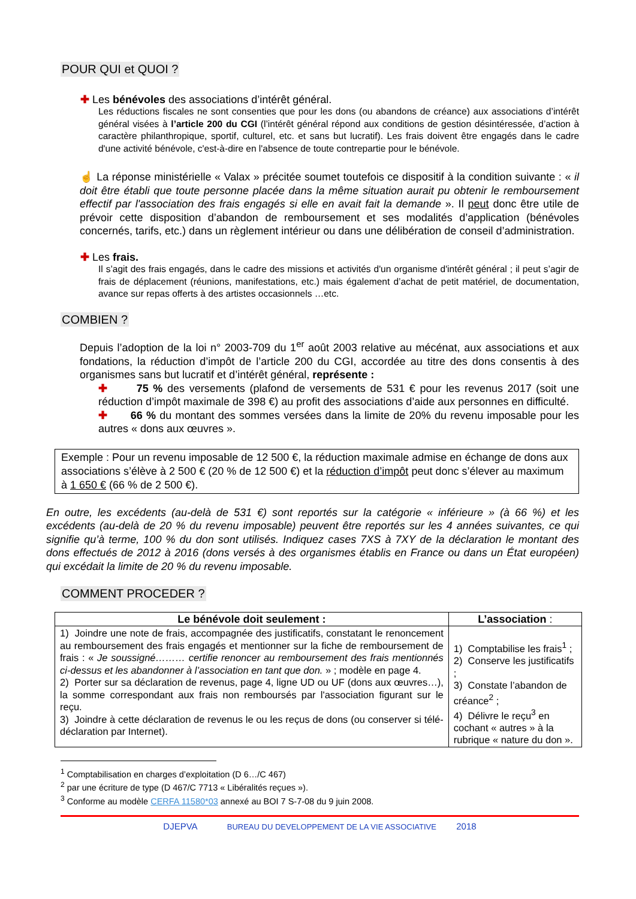POUR QUI et QUOI ?
✚ Les bénévoles des associations d’intérêt général.
Les réductions fiscales ne sont consenties que pour les dons (ou abandons de créance) aux associations d’intérêt général visées à l’article 200 du CGI (l’intérêt général répond aux conditions de gestion désintéressée, d’action à caractère philanthropique, sportif, culturel, etc. et sans but lucratif). Les frais doivent être engagés dans le cadre d'une activité bénévole, c'est-à-dire en l'absence de toute contrepartie pour le bénévole.
☝ La réponse ministérielle « Valax » précitée soumet toutefois ce dispositif à la condition suivante : « il doit être établi que toute personne placée dans la même situation aurait pu obtenir le remboursement effectif par l'association des frais engagés si elle en avait fait la demande ». Il peut donc être utile de prévoir cette disposition d’abandon de remboursement et ses modalités d’application (bénévoles concernés, tarifs, etc.) dans un règlement intérieur ou dans une délibération de conseil d’administration.
✚ Les frais.
Il s’agit des frais engagés, dans le cadre des missions et activités d'un organisme d'intérêt général ; il peut s’agir de frais de déplacement (réunions, manifestations, etc.) mais également d’achat de petit matériel, de documentation, avance sur repas offerts à des artistes occasionnels …etc.
COMBIEN ?
Depuis l’adoption de la loi n° 2003-709 du 1<sup>er</sup> août 2003 relative au mécénat, aux associations et aux fondations, la réduction d’impôt de l’article 200 du CGI, accordée au titre des dons consentis à des organismes sans but lucratif et d’intérêt général, représente :
✚ 75 % des versements (plafond de versements de 531 € pour les revenus 2017 (soit une réduction d’impôt maximale de 398 €) au profit des associations d’aide aux personnes en difficulté.
✚ 66 % du montant des sommes versées dans la limite de 20% du revenu imposable pour les autres « dons aux œuvres ».
Exemple : Pour un revenu imposable de 12 500 €, la réduction maximale admise en échange de dons aux associations s’élève à 2 500 € (20 % de 12 500 €) et la réduction d’impôt peut donc s’élever au maximum à 1 650 € (66 % de 2 500 €).
En outre, les excédents (au-delà de 531 €) sont reportés sur la catégorie « inférieure » (à 66 %) et les excédents (au-delà de 20 % du revenu imposable) peuvent être reportés sur les 4 années suivantes, ce qui signifie qu’à terme, 100 % du don sont utilisés. Indiquez cases 7XS à 7XY de la déclaration le montant des dons effectués de 2012 à 2016 (dons versés à des organismes établis en France ou dans un État européen) qui excédait la limite de 20 % du revenu imposable.
COMMENT PROCEDER ?
| Le bénévole doit seulement : | L’association : |
| --- | --- |
| 1) Joindre une note de frais, accompagnée des justificatifs, constatant le renoncement au remboursement des frais engagés et mentionner sur la fiche de remboursement de frais : « Je soussigné……… certifie renoncer au remboursement des frais mentionnés ci-dessus et les abandonner à l’association en tant que don. » ; modèle en page 4. 2) Porter sur sa déclaration de revenus, page 4, ligne UD ou UF (dons aux œuvres…), la somme correspondant aux frais non remboursés par l'association figurant sur le reçu. 3) Joindre à cette déclaration de revenus le ou les reçus de dons (ou conserver si télé-déclaration par Internet). | 1) Comptabilise les frais<sup>1</sup> ; 2) Conserve les justificatifs ; 3) Constate l’abandon de créance<sup>2</sup> ; 4) Délivre le reçu<sup>3</sup> en cochant « autres » à la rubrique « nature du don ». |
<sup>1</sup> Comptabilisation en charges d’exploitation (D 6…/C 467)
<sup>2</sup> par une écriture de type (D 467/C 7713 « Libéralités reçues »).
<sup>3</sup> Conforme au modèle CERFA 11580*03 annexé au BOI 7 S-7-08 du 9 juin 2008.
DJEPVA BUREAU DU DEVELOPPEMENT DE LA VIE ASSOCIATIVE 2018